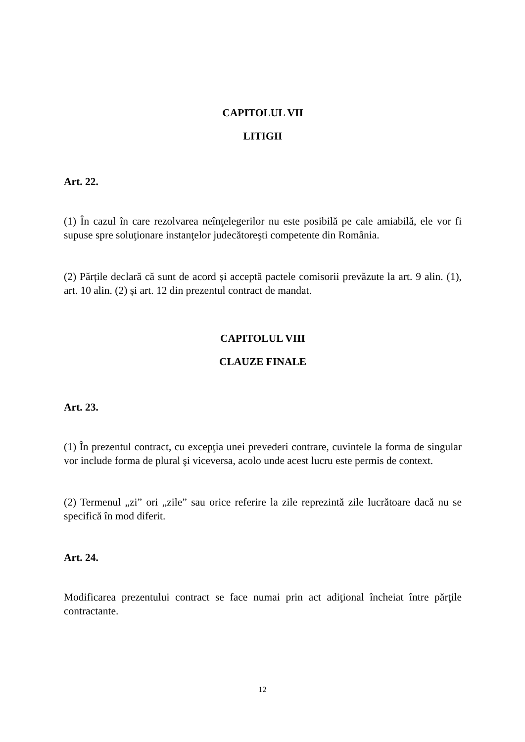CAPITOLUL VII
LITIGII
Art. 22.
(1) În cazul în care rezolvarea neînţelegerilor nu este posibilă pe cale amiabilă, ele vor fi supuse spre soluţionare instanţelor judecătoreşti competente din România.
(2) Părțile declară că sunt de acord și acceptă pactele comisorii prevăzute la art. 9 alin. (1), art. 10 alin. (2) și art. 12 din prezentul contract de mandat.
CAPITOLUL VIII
CLAUZE FINALE
Art. 23.
(1) În prezentul contract, cu excepţia unei prevederi contrare, cuvintele la forma de singular vor include forma de plural şi viceversa, acolo unde acest lucru este permis de context.
(2) Termenul „zi” ori „zile” sau orice referire la zile reprezintă zile lucrătoare dacă nu se specifică în mod diferit.
Art. 24.
Modificarea prezentului contract se face numai prin act adiţional încheiat între părţile contractante.
12